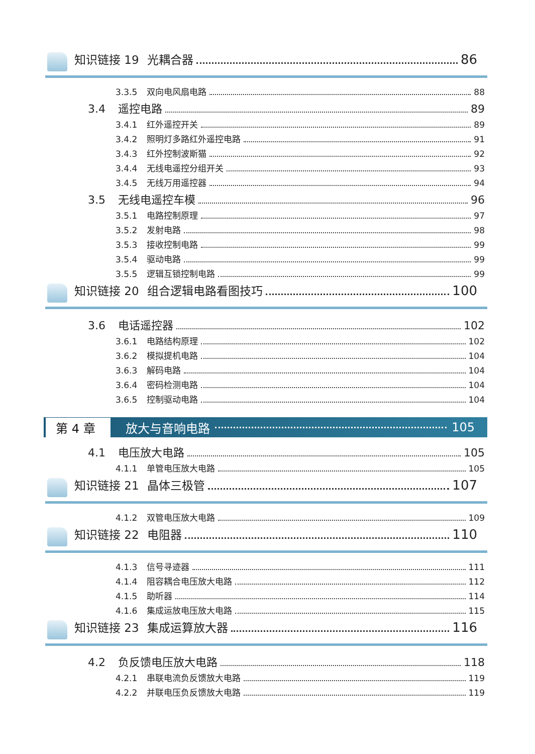知识链接 19 光耦合器 86
3.3.5 双向电风扇电路 88
3.4 遥控电路 89
3.4.1 红外遥控开关 89
3.4.2 照明灯多路红外遥控电路 91
3.4.3 红外控制波斯猫 92
3.4.4 无线电遥控分组开关 93
3.4.5 无线万用遥控器 94
3.5 无线电遥控车模 96
3.5.1 电路控制原理 97
3.5.2 发射电路 98
3.5.3 接收控制电路 99
3.5.4 驱动电路 99
3.5.5 逻辑互锁控制电路 99
知识链接 20 组合逻辑电路看图技巧 100
3.6 电话遥控器 102
3.6.1 电路结构原理 102
3.6.2 模拟提机电路 104
3.6.3 解码电路 104
3.6.4 密码检测电路 104
3.6.5 控制驱动电路 104
第 4 章 放大与音响电路 105
4.1 电压放大电路 105
4.1.1 单管电压放大电路 105
知识链接 21 晶体三极管 107
4.1.2 双管电压放大电路 109
知识链接 22 电阻器 110
4.1.3 信号寻迹器 111
4.1.4 阻容耦合电压放大电路 112
4.1.5 助听器 114
4.1.6 集成运放电压放大电路 115
知识链接 23 集成运算放大器 116
4.2 负反馈电压放大电路 118
4.2.1 串联电流负反馈放大电路 119
4.2.2 并联电压负反馈放大电路 119